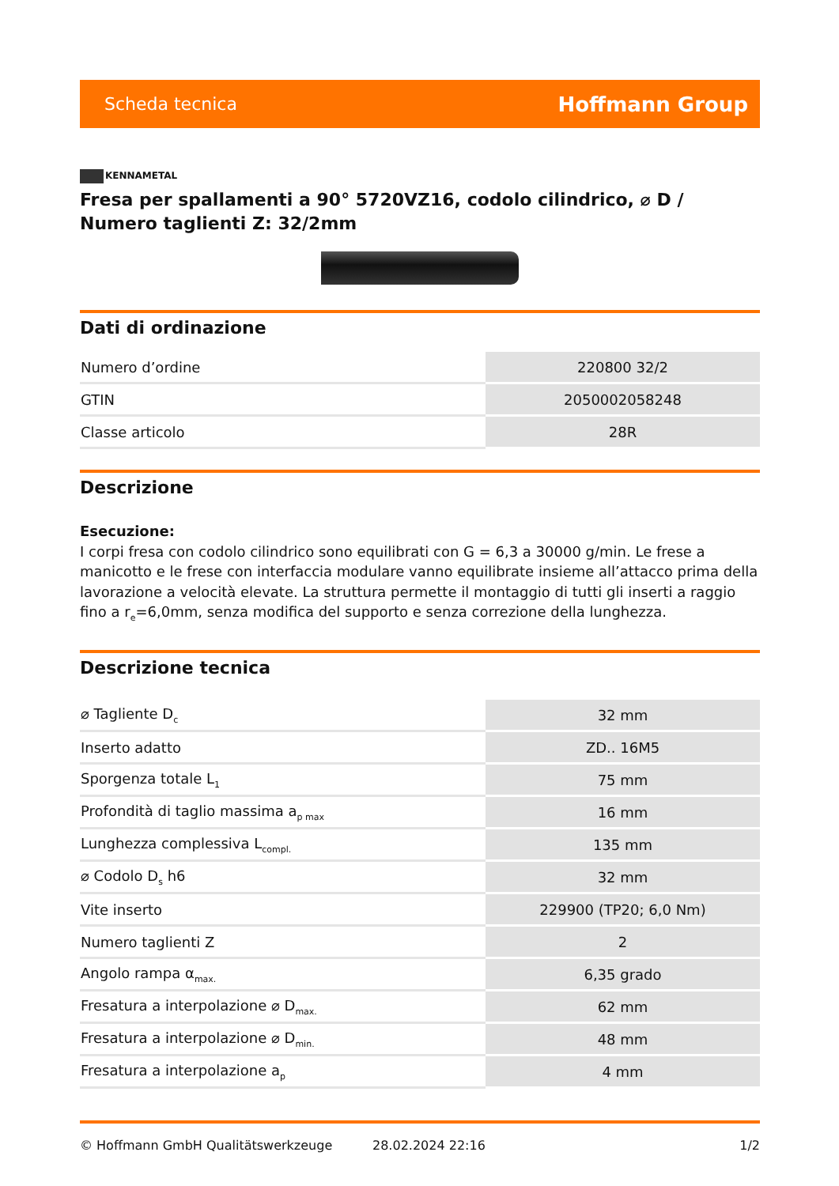Scheda tecnica
Hoffmann Group
KENNAMETAL
Fresa per spallamenti a 90° 5720VZ16, codolo cilindrico, ⌀ D / Numero taglienti Z: 32/2mm
Dati di ordinazione
| Numero d’ordine | 220800 32/2 |
| GTIN | 2050002058248 |
| Classe articolo | 28R |
Descrizione
Esecuzione:
I corpi fresa con codolo cilindrico sono equilibrati con G = 6,3 a 30000 g/min. Le frese a manicotto e le frese con interfaccia modulare vanno equilibrate insieme all’attacco prima della lavorazione a velocità elevate. La struttura permette il montaggio di tutti gli inserti a raggio fino a r<sub>e</sub>=6,0mm, senza modifica del supporto e senza correzione della lunghezza.
Descrizione tecnica
| ⌀ Tagliente D<sub>c</sub> | 32 mm |
| Inserto adatto | ZD.. 16M5 |
| Sporgenza totale L<sub>1</sub> | 75 mm |
| Profondità di taglio massima a<sub>p max</sub> | 16 mm |
| Lunghezza complessiva L<sub>compl.</sub> | 135 mm |
| ⌀ Codolo D<sub>s</sub> h6 | 32 mm |
| Vite inserto | 229900 (TP20; 6,0 Nm) |
| Numero taglienti Z | 2 |
| Angolo rampa α<sub>max.</sub> | 6,35 grado |
| Fresatura a interpolazione ⌀ D<sub>max.</sub> | 62 mm |
| Fresatura a interpolazione ⌀ D<sub>min.</sub> | 48 mm |
| Fresatura a interpolazione a<sub>p</sub> | 4 mm |
© Hoffmann GmbH Qualitätswerkzeuge 28.02.2024 22:16 1/2